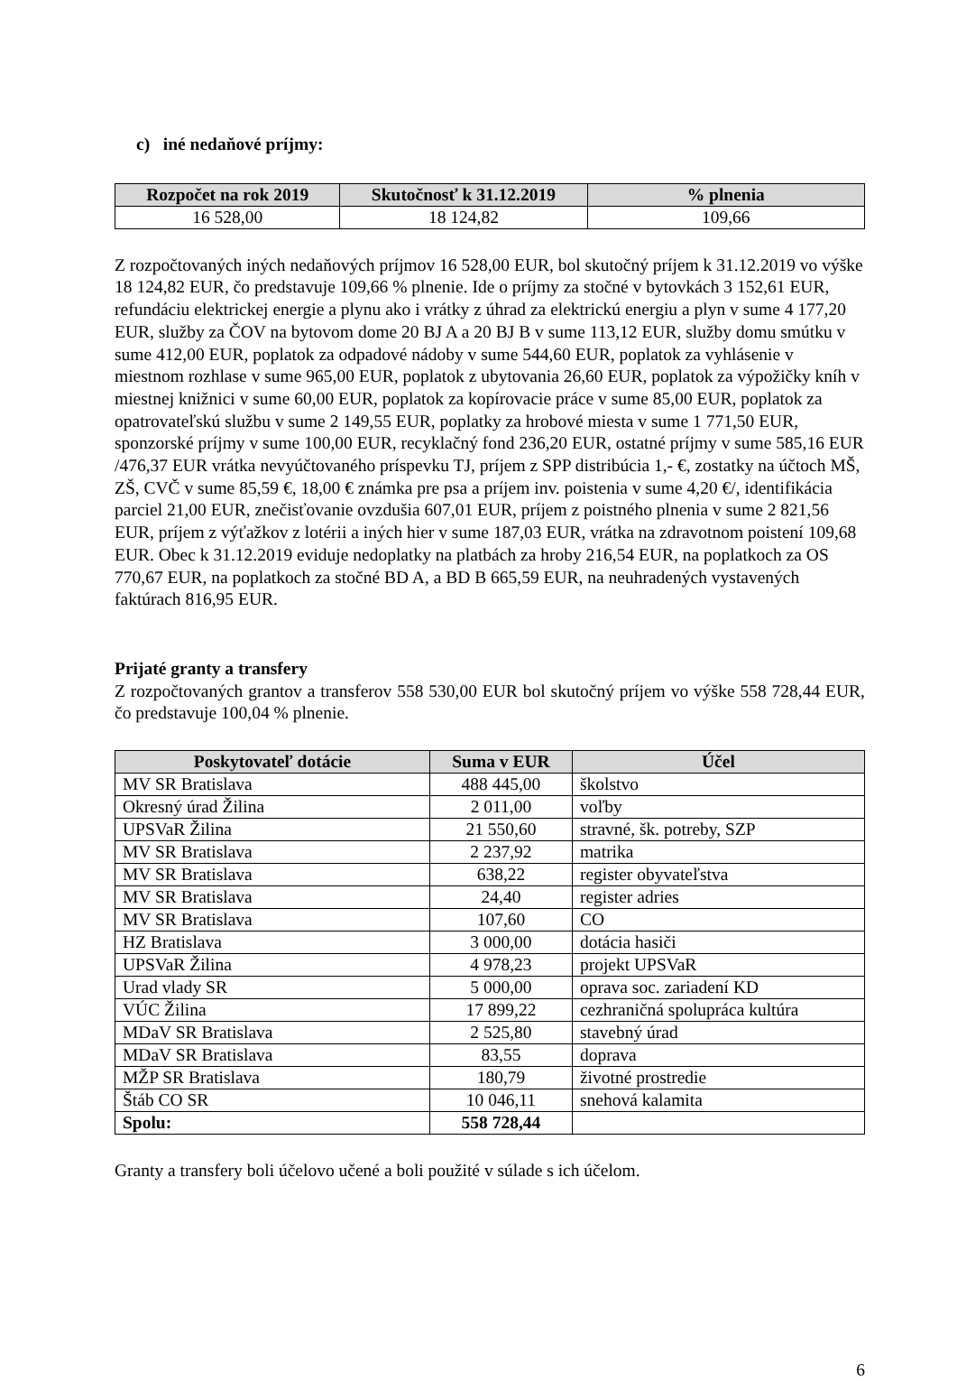c) iné nedaňové príjmy:
| Rozpočet na rok 2019 | Skutočnosť k 31.12.2019 | % plnenia |
| --- | --- | --- |
| 16 528,00 | 18 124,82 | 109,66 |
Z rozpočtovaných iných nedaňových príjmov 16 528,00 EUR, bol skutočný príjem k 31.12.2019 vo výške 18 124,82 EUR, čo predstavuje 109,66 % plnenie. Ide o príjmy za stočné v bytovkách 3 152,61 EUR, refundáciu elektrickej energie a plynu ako i vrátky z úhrad za elektrickú energiu a plyn v sume 4 177,20 EUR, služby za ČOV na bytovom dome 20 BJ A a 20 BJ B v sume 113,12 EUR, služby domu smútku v sume 412,00 EUR, poplatok za odpadové nádoby v sume 544,60 EUR, poplatok za vyhlásenie v miestnom rozhlase v sume 965,00 EUR, poplatok z ubytovania 26,60 EUR, poplatok za výpožičky kníh v miestnej knižnici v sume 60,00 EUR, poplatok za kopírovacie práce v sume 85,00 EUR, poplatok za opatrovateľskú službu v sume 2 149,55 EUR, poplatky za hrobové miesta v sume 1 771,50 EUR, sponzorské príjmy v sume 100,00 EUR, recyklačný fond 236,20 EUR, ostatné príjmy v sume 585,16 EUR /476,37 EUR vrátka nevyúčtovaného príspevku TJ, príjem z SPP distribúcia 1,- €, zostatky na účtoch MŠ, ZŠ, CVČ v sume 85,59 €, 18,00 € známka pre psa a príjem inv. poistenia v sume 4,20 €/, identifikácia parciel 21,00 EUR, znečisťovanie ovzdušia 607,01 EUR, príjem z poistného plnenia v sume 2 821,56 EUR, príjem z výťažkov z lotérii a iných hier v sume 187,03 EUR, vrátka na zdravotnom poistení 109,68 EUR. Obec k 31.12.2019 eviduje nedoplatky na platbách za hroby 216,54 EUR, na poplatkoch za OS 770,67 EUR, na poplatkoch za stočné BD A, a BD B 665,59 EUR, na neuhradených vystavených faktúrach 816,95 EUR.
Prijaté granty a transfery
Z rozpočtovaných grantov a transferov 558 530,00 EUR bol skutočný príjem vo výške 558 728,44 EUR, čo predstavuje 100,04 % plnenie.
| Poskytovateľ dotácie | Suma v EUR | Účel |
| --- | --- | --- |
| MV SR Bratislava | 488 445,00 | školstvo |
| Okresný úrad Žilina | 2 011,00 | voľby |
| UPSVaR Žilina | 21 550,60 | stravné, šk. potreby, SZP |
| MV SR Bratislava | 2 237,92 | matrika |
| MV SR Bratislava | 638,22 | register obyvateľstva |
| MV SR Bratislava | 24,40 | register adries |
| MV SR Bratislava | 107,60 | CO |
| HZ Bratislava | 3 000,00 | dotácia hasiči |
| UPSVaR Žilina | 4 978,23 | projekt UPSVaR |
| Urad vlady SR | 5 000,00 | oprava soc. zariadení KD |
| VÚC Žilina | 17 899,22 | cezhraničná spolupráca kultúra |
| MDaV SR Bratislava | 2 525,80 | stavebný úrad |
| MDaV SR Bratislava | 83,55 | doprava |
| MŽP SR Bratislava | 180,79 | životné prostredie |
| Štáb CO SR | 10 046,11 | snehová kalamita |
| Spolu: | 558 728,44 | |
Granty a transfery boli účelovo učené a boli použité v súlade s ich účelom.
6